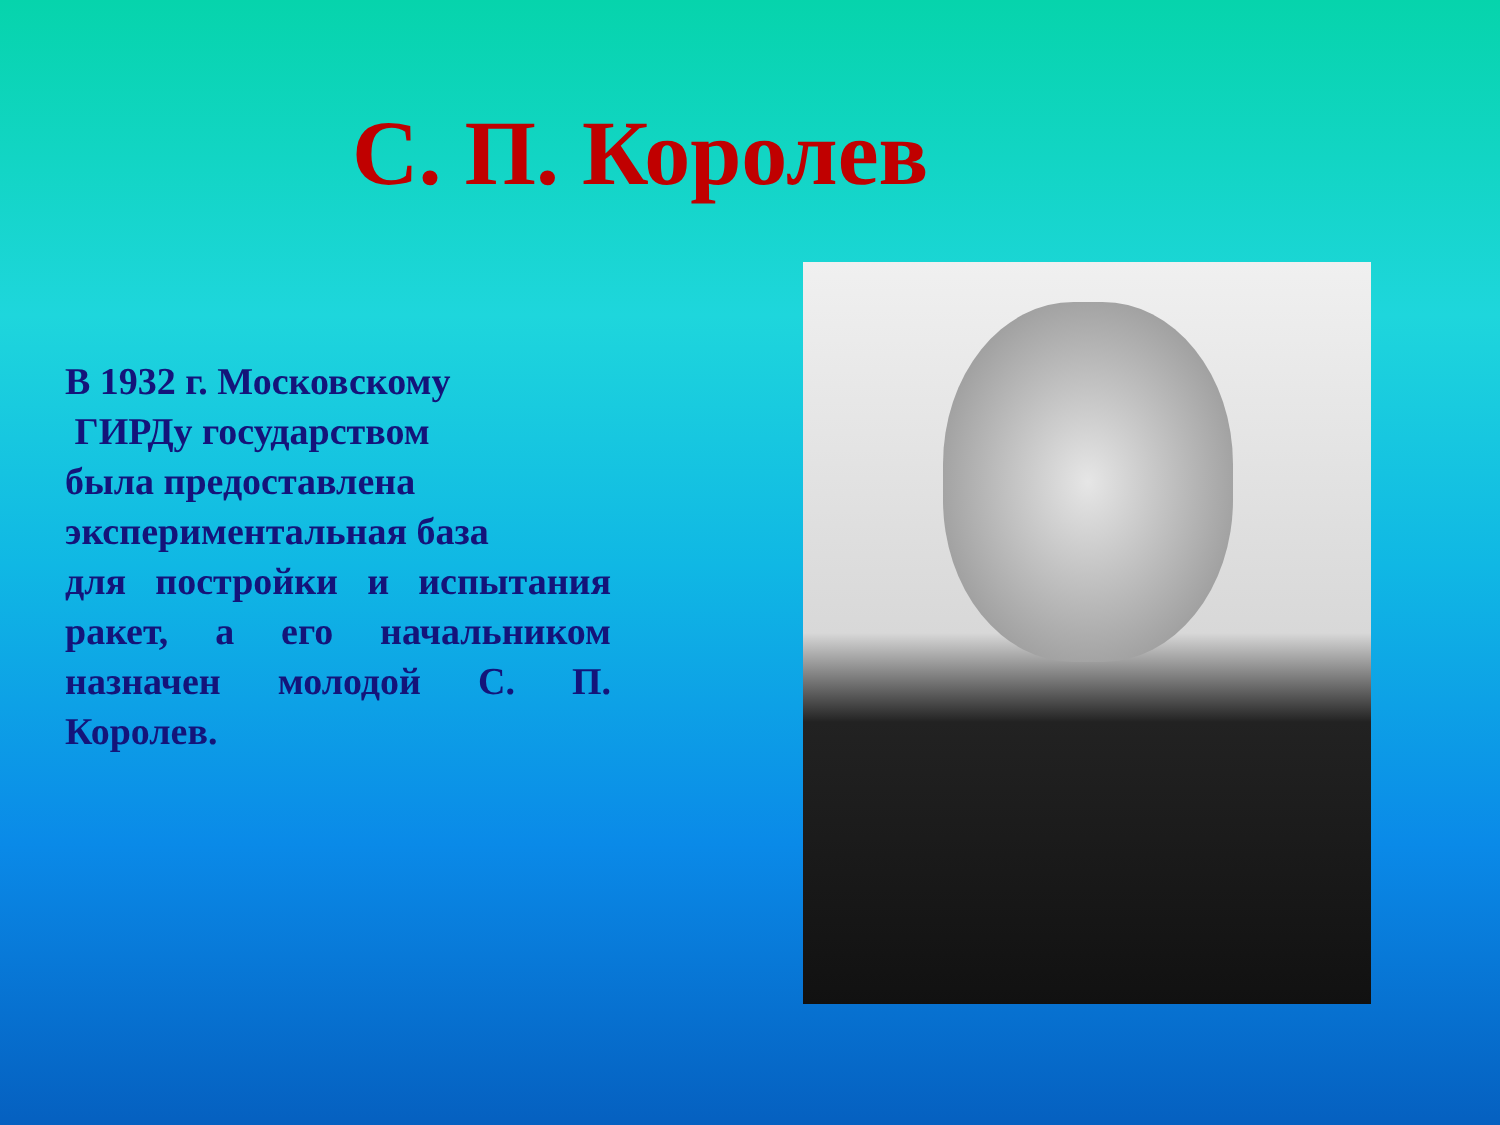С. П. Королев
В 1932 г. Московскому
ГИРДу государством
была предоставлена
экспериментальная база
для постройки и испытания ракет, а его начальником назначен молодой С. П. Королев.